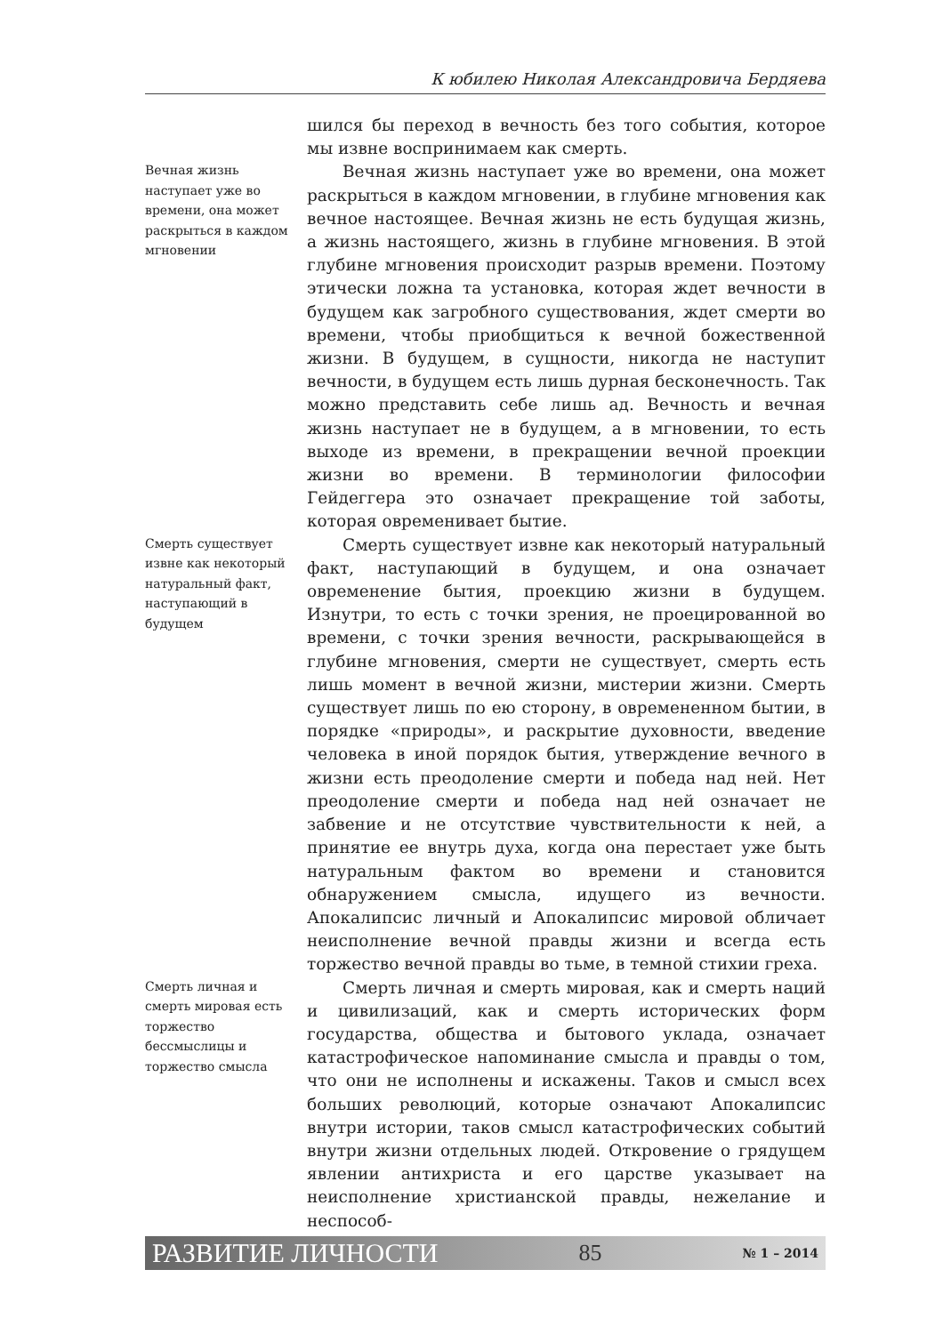К юбилею Николая Александровича Бердяева
шился бы переход в вечность без того события, которое мы извне воспринимаем как смерть.
Вечная жизнь наступает уже во времени, она может раскрыться в каждом мгновении
Вечная жизнь наступает уже во времени, она может раскрыться в каждом мгновении, в глубине мгновения как вечное настоящее. Вечная жизнь не есть будущая жизнь, а жизнь настоящего, жизнь в глубине мгновения. В этой глубине мгновения происходит разрыв времени. Поэтому этически ложна та установка, которая ждет вечности в будущем как загробного существования, ждет смерти во времени, чтобы приобщиться к вечной божественной жизни. В будущем, в сущности, никогда не наступит вечности, в будущем есть лишь дурная бесконечность. Так можно представить себе лишь ад. Вечность и вечная жизнь наступает не в будущем, а в мгновении, то есть выходе из времени, в прекращении вечной проекции жизни во времени. В терминологии философии Гейдеггера это означает прекращение той заботы, которая овременивает бытие.
Смерть существует извне как некоторый натуральный факт, наступающий в будущем
Смерть существует извне как некоторый натуральный факт, наступающий в будущем, и она означает овременение бытия, проекцию жизни в будущем. Изнутри, то есть с точки зрения, не проецированной во времени, с точки зрения вечности, раскрывающейся в глубине мгновения, смерти не существует, смерть есть лишь момент в вечной жизни, мистерии жизни. Смерть существует лишь по ею сторону, в овремененном бытии, в порядке «природы», и раскрытие духовности, введение человека в иной порядок бытия, утверждение вечного в жизни есть преодоление смерти и победа над ней. Нет преодоление смерти и победа над ней означает не забвение и не отсутствие чувствительности к ней, а принятие ее внутрь духа, когда она перестает уже быть натуральным фактом во времени и становится обнаружением смысла, идущего из вечности. Апокалипсис личный и Апокалипсис мировой обличает неисполнение вечной правды жизни и всегда есть торжество вечной правды во тьме, в темной стихии греха.
Смерть личная и смерть мировая есть торжество бессмыслицы и торжество смысла
Смерть личная и смерть мировая, как и смерть наций и цивилизаций, как и смерть исторических форм государства, общества и бытового уклада, означает катастрофическое напоминание смысла и правды о том, что они не исполнены и искажены. Таков и смысл всех больших революций, которые означают Апокалипсис внутри истории, таков смысл катастрофических событий внутри жизни отдельных людей. Откровение о грядущем явлении антихриста и его царстве указывает на неисполнение христианской правды, нежелание и неспособ-
РАЗВИТИЕ ЛИЧНОСТИ 85 № 1 – 2014